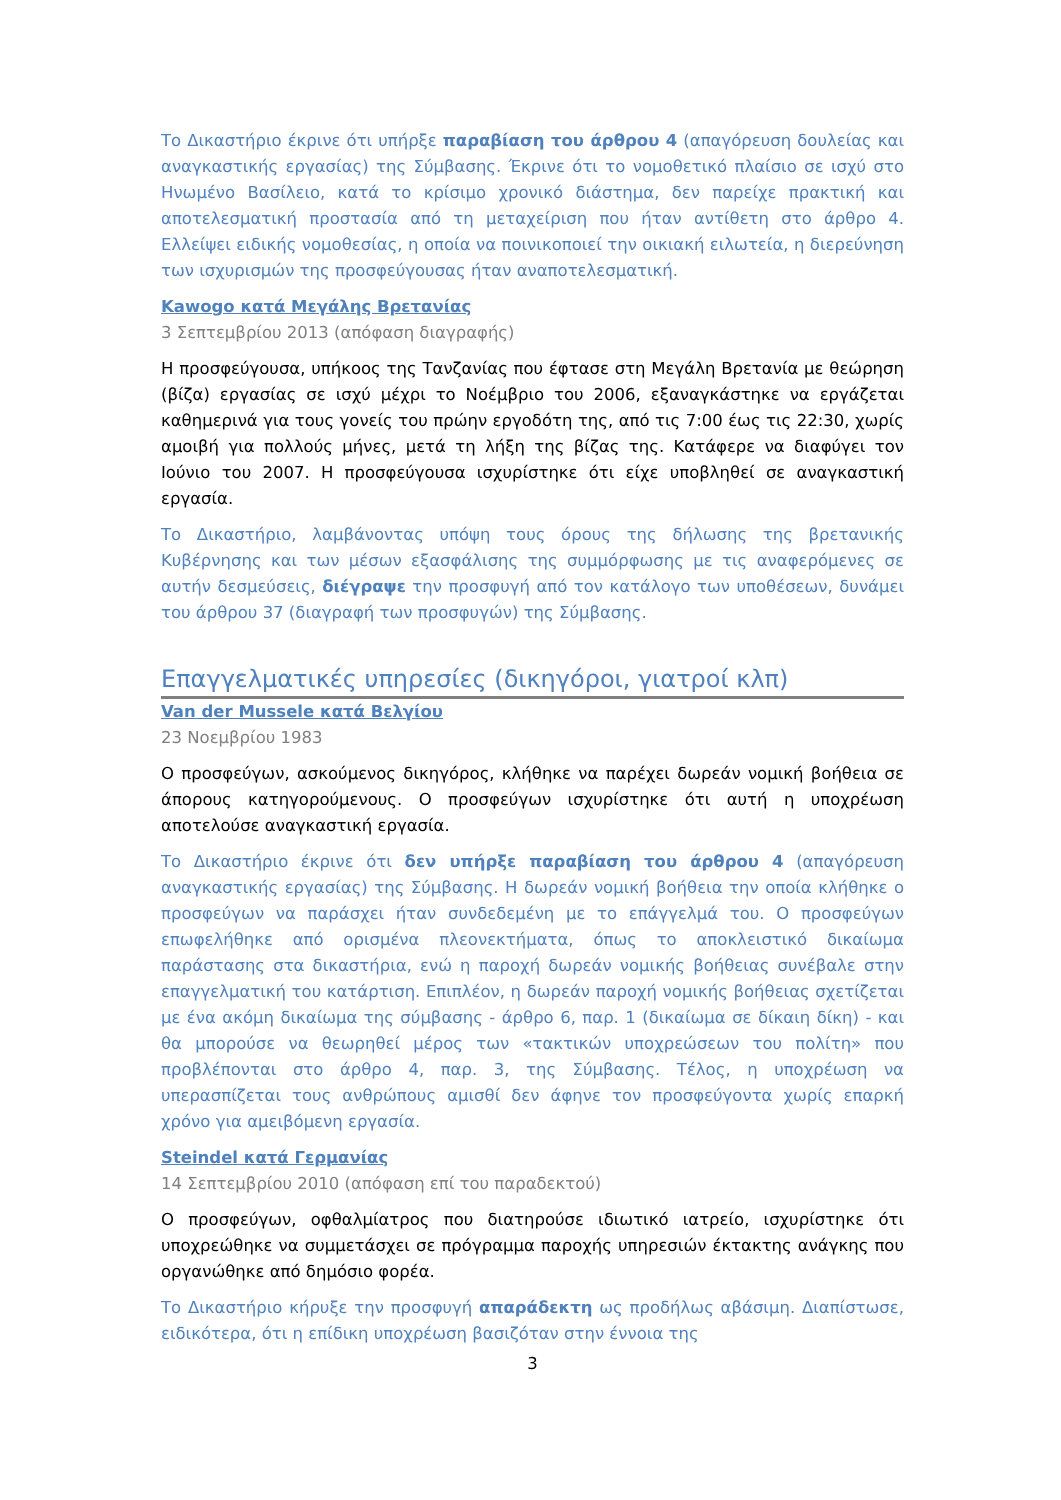Το Δικαστήριο έκρινε ότι υπήρξε παραβίαση του άρθρου 4 (απαγόρευση δουλείας και αναγκαστικής εργασίας) της Σύμβασης. Έκρινε ότι το νομοθετικό πλαίσιο σε ισχύ στο Ηνωμένο Βασίλειο, κατά το κρίσιμο χρονικό διάστημα, δεν παρείχε πρακτική και αποτελεσματική προστασία από τη μεταχείριση που ήταν αντίθετη στο άρθρο 4. Ελλείψει ειδικής νομοθεσίας, η οποία να ποινικοποιεί την οικιακή ειλωτεία, η διερεύνηση των ισχυρισμών της προσφεύγουσας ήταν αναποτελεσματική.
Kawogo κατά Μεγάλης Βρετανίας
3 Σεπτεμβρίου 2013 (απόφαση διαγραφής)
Η προσφεύγουσα, υπήκοος της Τανζανίας που έφτασε στη Μεγάλη Βρετανία με θεώρηση (βίζα) εργασίας σε ισχύ μέχρι το Νοέμβριο του 2006, εξαναγκάστηκε να εργάζεται καθημερινά για τους γονείς του πρώην εργοδότη της, από τις 7:00 έως τις 22:30, χωρίς αμοιβή για πολλούς μήνες, μετά τη λήξη της βίζας της. Κατάφερε να διαφύγει τον Ιούνιο του 2007. Η προσφεύγουσα ισχυρίστηκε ότι είχε υποβληθεί σε αναγκαστική εργασία.
Το Δικαστήριο, λαμβάνοντας υπόψη τους όρους της δήλωσης της βρετανικής Κυβέρνησης και των μέσων εξασφάλισης της συμμόρφωσης με τις αναφερόμενες σε αυτήν δεσμεύσεις, διέγραψε την προσφυγή από τον κατάλογο των υποθέσεων, δυνάμει του άρθρου 37 (διαγραφή των προσφυγών) της Σύμβασης.
Επαγγελματικές υπηρεσίες (δικηγόροι, γιατροί κλπ)
Van der Mussele κατά Βελγίου
23 Νοεμβρίου 1983
Ο προσφεύγων, ασκούμενος δικηγόρος, κλήθηκε να παρέχει δωρεάν νομική βοήθεια σε άπορους κατηγορούμενους. Ο προσφεύγων ισχυρίστηκε ότι αυτή η υποχρέωση αποτελούσε αναγκαστική εργασία.
Το Δικαστήριο έκρινε ότι δεν υπήρξε παραβίαση του άρθρου 4 (απαγόρευση αναγκαστικής εργασίας) της Σύμβασης. Η δωρεάν νομική βοήθεια την οποία κλήθηκε ο προσφεύγων να παράσχει ήταν συνδεδεμένη με το επάγγελμά του. Ο προσφεύγων επωφελήθηκε από ορισμένα πλεονεκτήματα, όπως το αποκλειστικό δικαίωμα παράστασης στα δικαστήρια, ενώ η παροχή δωρεάν νομικής βοήθειας συνέβαλε στην επαγγελματική του κατάρτιση. Επιπλέον, η δωρεάν παροχή νομικής βοήθειας σχετίζεται με ένα ακόμη δικαίωμα της σύμβασης - άρθρο 6, παρ. 1 (δικαίωμα σε δίκαιη δίκη) - και θα μπορούσε να θεωρηθεί μέρος των «τακτικών υποχρεώσεων του πολίτη» που προβλέπονται στο άρθρο 4, παρ. 3, της Σύμβασης. Τέλος, η υποχρέωση να υπερασπίζεται τους ανθρώπους αμισθί δεν άφηνε τον προσφεύγοντα χωρίς επαρκή χρόνο για αμειβόμενη εργασία.
Steindel κατά Γερμανίας
14 Σεπτεμβρίου 2010 (απόφαση επί του παραδεκτού)
Ο προσφεύγων, οφθαλμίατρος που διατηρούσε ιδιωτικό ιατρείο, ισχυρίστηκε ότι υποχρεώθηκε να συμμετάσχει σε πρόγραμμα παροχής υπηρεσιών έκτακτης ανάγκης που οργανώθηκε από δημόσιο φορέα.
Το Δικαστήριο κήρυξε την προσφυγή απαράδεκτη ως προδήλως αβάσιμη. Διαπίστωσε, ειδικότερα, ότι η επίδικη υποχρέωση βασιζόταν στην έννοια της
3